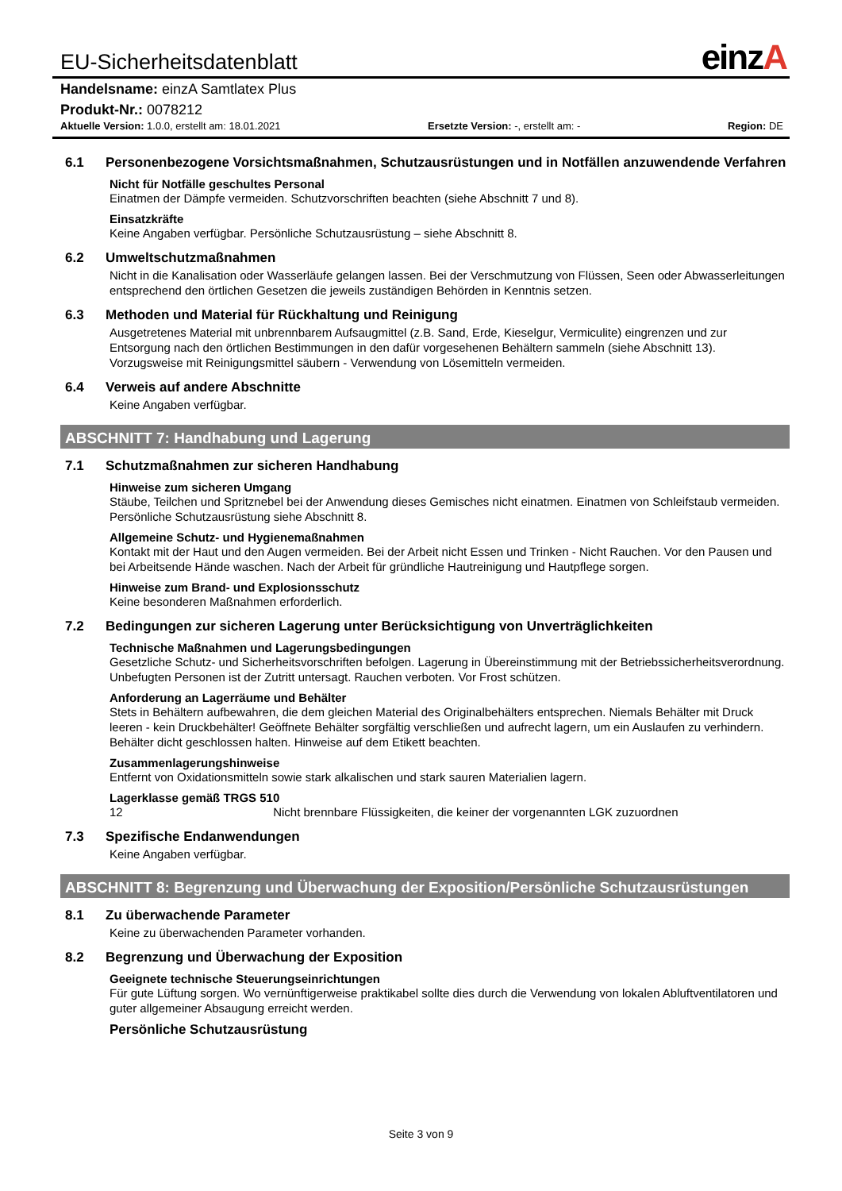EU-Sicherheitsdatenblatt
einzA
Handelsname: einzA Samtlatex Plus
Produkt-Nr.: 0078212
Aktuelle Version: 1.0.0, erstellt am: 18.01.2021 Ersetzte Version: -, erstellt am: - Region: DE
6.1 Personenbezogene Vorsichtsmaßnahmen, Schutzausrüstungen und in Notfällen anzuwendende Verfahren
Nicht für Notfälle geschultes Personal
Einatmen der Dämpfe vermeiden. Schutzvorschriften beachten (siehe Abschnitt 7 und 8).
Einsatzkräfte
Keine Angaben verfügbar. Persönliche Schutzausrüstung – siehe Abschnitt 8.
6.2 Umweltschutzmaßnahmen
Nicht in die Kanalisation oder Wasserläufe gelangen lassen. Bei der Verschmutzung von Flüssen, Seen oder Abwasserleitungen entsprechend den örtlichen Gesetzen die jeweils zuständigen Behörden in Kenntnis setzen.
6.3 Methoden und Material für Rückhaltung und Reinigung
Ausgetretenes Material mit unbrennbarem Aufsaugmittel (z.B. Sand, Erde, Kieselgur, Vermiculite) eingrenzen und zur Entsorgung nach den örtlichen Bestimmungen in den dafür vorgesehenen Behältern sammeln (siehe Abschnitt 13). Vorzugsweise mit Reinigungsmittel säubern - Verwendung von Lösemitteln vermeiden.
6.4 Verweis auf andere Abschnitte
Keine Angaben verfügbar.
ABSCHNITT 7: Handhabung und Lagerung
7.1 Schutzmaßnahmen zur sicheren Handhabung
Hinweise zum sicheren Umgang
Stäube, Teilchen und Spritznebel bei der Anwendung dieses Gemisches nicht einatmen. Einatmen von Schleifstaub vermeiden. Persönliche Schutzausrüstung siehe Abschnitt 8.
Allgemeine Schutz- und Hygienemaßnahmen
Kontakt mit der Haut und den Augen vermeiden. Bei der Arbeit nicht Essen und Trinken - Nicht Rauchen. Vor den Pausen und bei Arbeitsende Hände waschen. Nach der Arbeit für gründliche Hautreinigung und Hautpflege sorgen.
Hinweise zum Brand- und Explosionsschutz
Keine besonderen Maßnahmen erforderlich.
7.2 Bedingungen zur sicheren Lagerung unter Berücksichtigung von Unverträglichkeiten
Technische Maßnahmen und Lagerungsbedingungen
Gesetzliche Schutz- und Sicherheitsvorschriften befolgen. Lagerung in Übereinstimmung mit der Betriebssicherheitsverordnung. Unbefugten Personen ist der Zutritt untersagt. Rauchen verboten. Vor Frost schützen.
Anforderung an Lagerräume und Behälter
Stets in Behältern aufbewahren, die dem gleichen Material des Originalbehälters entsprechen. Niemals Behälter mit Druck leeren - kein Druckbehälter! Geöffnete Behälter sorgfältig verschließen und aufrecht lagern, um ein Auslaufen zu verhindern. Behälter dicht geschlossen halten. Hinweise auf dem Etikett beachten.
Zusammenlagerungshinweise
Entfernt von Oxidationsmitteln sowie stark alkalischen und stark sauren Materialien lagern.
Lagerklasse gemäß TRGS 510
12 Nicht brennbare Flüssigkeiten, die keiner der vorgenannten LGK zuzuordnen
7.3 Spezifische Endanwendungen
Keine Angaben verfügbar.
ABSCHNITT 8: Begrenzung und Überwachung der Exposition/Persönliche Schutzausrüstungen
8.1 Zu überwachende Parameter
Keine zu überwachenden Parameter vorhanden.
8.2 Begrenzung und Überwachung der Exposition
Geeignete technische Steuerungseinrichtungen
Für gute Lüftung sorgen. Wo vernünftigerweise praktikabel sollte dies durch die Verwendung von lokalen Abluftventilatoren und guter allgemeiner Absaugung erreicht werden.
Persönliche Schutzausrüstung
Seite 3 von 9